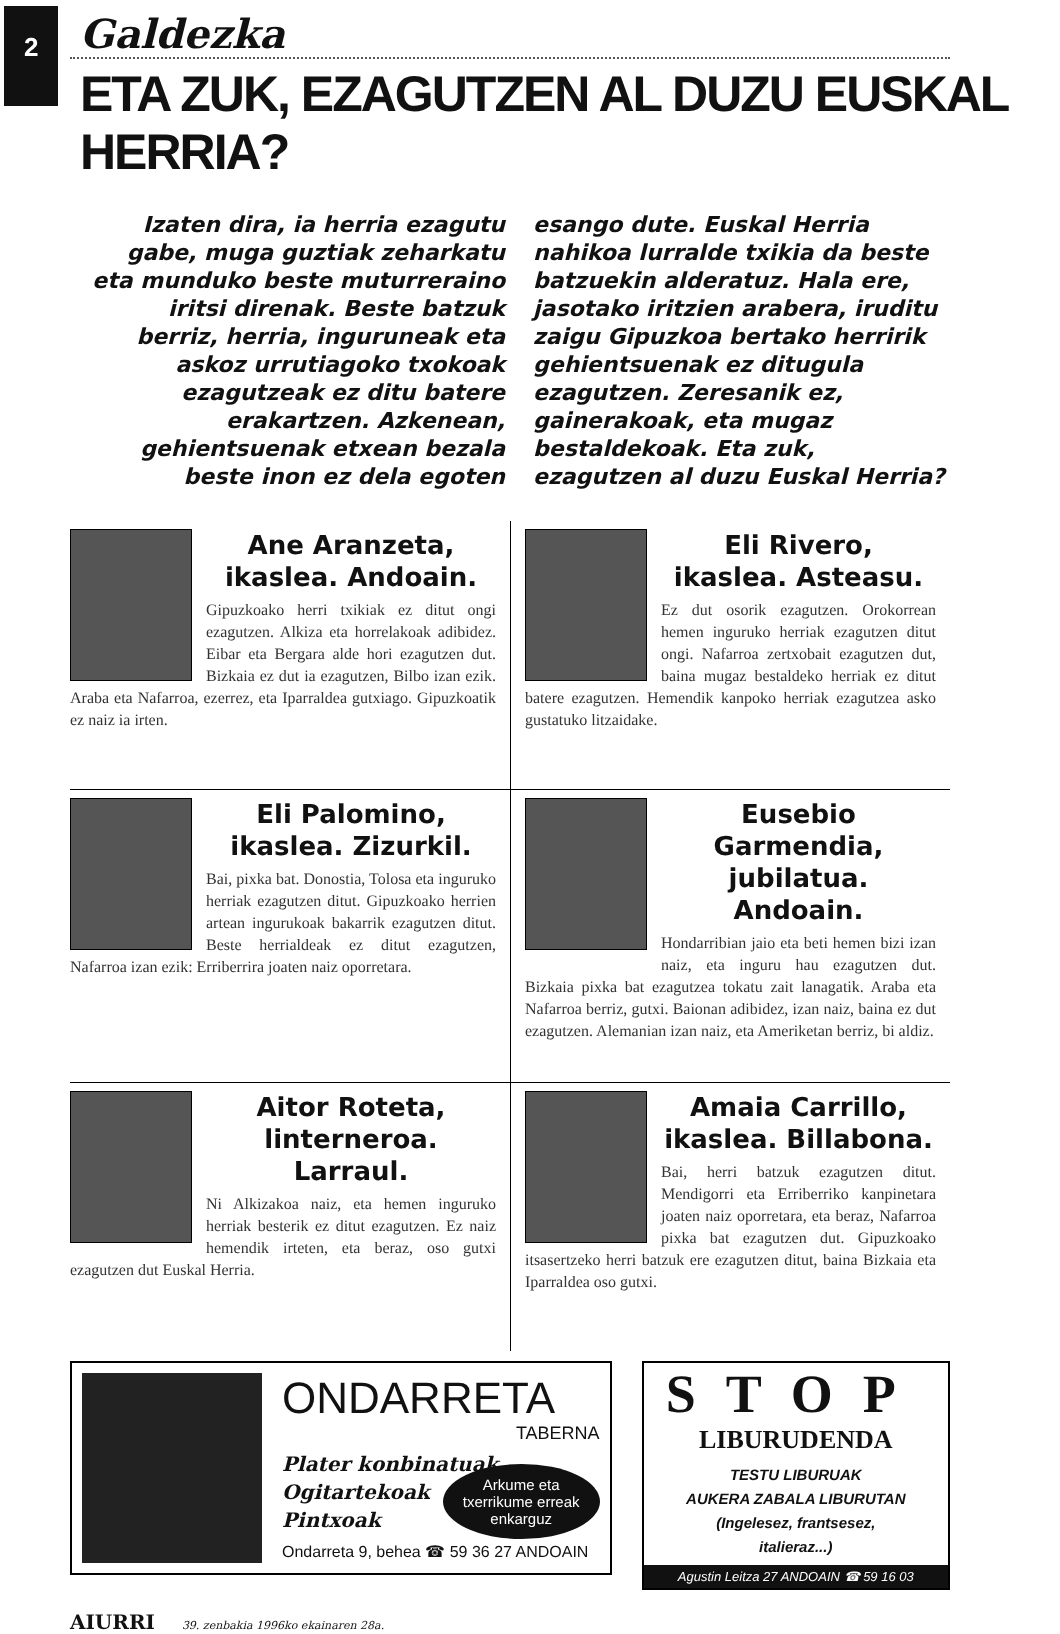2
Galdezka
ETA ZUK, EZAGUTZEN AL DUZU EUSKAL HERRIA?
Izaten dira, ia herria ezagutu gabe, muga guztiak zeharkatu eta munduko beste muturreraino iritsi direnak. Beste batzuk berriz, herria, inguruneak eta askoz urrutiagoko txokoak ezagutzeak ez ditu batere erakartzen. Azkenean, gehientsuenak etxean bezala beste inon ez dela egoten
esango dute. Euskal Herria nahikoa lurralde txikia da beste batzuekin alderatuz. Hala ere, jasotako iritzien arabera, iruditu zaigu Gipuzkoa bertako herririk gehientsuenak ez ditugula ezagutzen. Zeresanik ez, gainerakoak, eta mugaz bestaldekoak. Eta zuk, ezagutzen al duzu Euskal Herria?
Ane Aranzeta,
ikaslea. Andoain.
Gipuzkoako herri txikiak ez ditut ongi ezagutzen. Alkiza eta horrelakoak adibidez. Eibar eta Bergara alde hori ezagutzen dut. Bizkaia ez dut ia ezagutzen, Bilbo izan ezik. Araba eta Nafarroa, ezerrez, eta Iparraldea gutxiago. Gipuzkoatik ez naiz ia irten.
Eli Rivero,
ikaslea. Asteasu.
Ez dut osorik ezagutzen. Orokorrean hemen inguruko herriak ezagutzen ditut ongi. Nafarroa zertxobait ezagutzen dut, baina mugaz bestaldeko herriak ez ditut batere ezagutzen. Hemendik kanpoko herriak ezagutzea asko gustatuko litzaidake.
Eli Palomino,
ikaslea. Zizurkil.
Bai, pixka bat. Donostia, Tolosa eta inguruko herriak ezagutzen ditut. Gipuzkoako herrien artean ingurukoak bakarrik ezagutzen ditut. Beste herrialdeak ez ditut ezagutzen, Nafarroa izan ezik: Erriberrira joaten naiz oporretara.
Eusebio Garmendia,
jubilatua. Andoain.
Hondarribian jaio eta beti hemen bizi izan naiz, eta inguru hau ezagutzen dut. Bizkaia pixka bat ezagutzea tokatu zait lanagatik. Araba eta Nafarroa berriz, gutxi. Baionan adibidez, izan naiz, baina ez dut ezagutzen. Alemanian izan naiz, eta Ameriketan berriz, bi aldiz.
Aitor Roteta,
linterneroa. Larraul.
Ni Alkizakoa naiz, eta hemen inguruko herriak besterik ez ditut ezagutzen. Ez naiz hemendik irteten, eta beraz, oso gutxi ezagutzen dut Euskal Herria.
Amaia Carrillo,
ikaslea. Billabona.
Bai, herri batzuk ezagutzen ditut. Mendigorri eta Erriberriko kanpinetara joaten naiz oporretara, eta beraz, Nafarroa pixka bat ezagutzen dut. Gipuzkoako itsasertzeko herri batzuk ere ezagutzen ditut, baina Bizkaia eta Iparraldea oso gutxi.
ONDARRETA
TABERNA
Plater konbinatuak
Ogitartekoak
Pintxoak
Arkume eta
txerrikume erreak
enkarguz
Ondarreta 9, behea ☎ 59 36 27 ANDOAIN
STOP
LIBURUDENDA
TESTU LIBURUAK
AUKERA ZABALA LIBURUTAN
(Ingelesez, frantsesez,
italieraz...)
Agustin Leitza 27 ANDOAIN ☎ 59 16 03
AIURRI 39. zenbakia 1996ko ekainaren 28a.